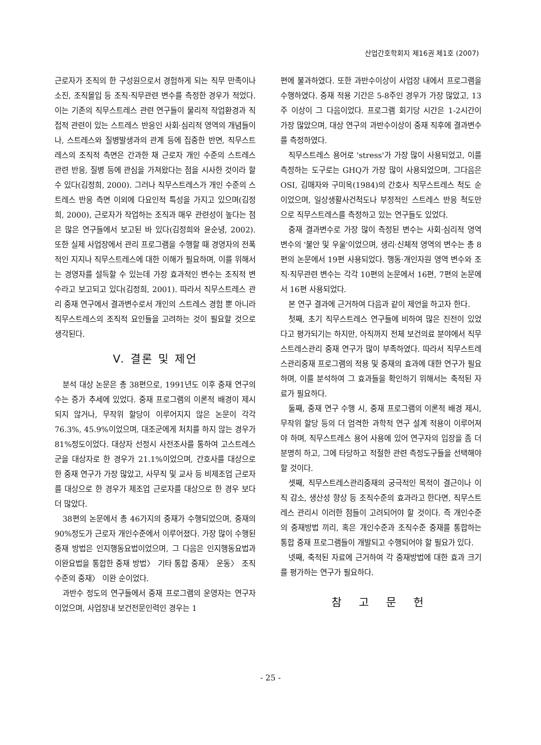산업간호학회지 제16권 제1호 (2007)
근로자가 조직의 한 구성원으로서 경험하게 되는 직무 만족이나 소진, 조직몰입 등 조직·직무관련 변수를 측정한 경우가 적었다. 이는 기존의 직무스트레스 관련 연구들이 물리적 작업환경과 직접적 관련이 있는 스트레스 반응인 사회·심리적 영역의 개념들이나, 스트레스와 질병발생과의 관계 등에 집중한 반면, 직무스트레스의 조직적 측면은 간과한 채 근로자 개인 수준의 스트레스 관련 반응, 질병 등에 관심을 가져왔다는 점을 시사한 것이라 할 수 있다(김정희, 2000). 그러나 직무스트레스가 개인 수준의 스트레스 반응 측면 이외에 다요인적 특성을 가지고 있으며(김정희, 2000), 근로자가 작업하는 조직과 매우 관련성이 높다는 점은 많은 연구들에서 보고된 바 있다(김정희와 윤순녕, 2002). 또한 실제 사업장에서 관리 프로그램을 수행할 때 경영자의 전폭적인 지지나 직무스트레스에 대한 이해가 필요하며, 이를 위해서는 경영자를 설득할 수 있는데 가장 효과적인 변수는 조직적 변수라고 보고되고 있다(김정희, 2001). 따라서 직무스트레스 관리 중재 연구에서 결과변수로서 개인의 스트레스 경험 뿐 아니라 직무스트레스의 조직적 요인들을 고려하는 것이 필요할 것으로 생각된다.
V. 결론 및 제언
분석 대상 논문은 총 38편으로, 1991년도 이후 중재 연구의 수는 증가 추세에 있었다. 중재 프로그램의 이론적 배경이 제시되지 않거나, 무작위 할당이 이루어지지 않은 논문이 각각 76.3%, 45.9%이었으며, 대조군에게 처치를 하지 않는 경우가 81%정도이었다. 대상자 선정시 사전조사를 통하여 고스트레스군을 대상자로 한 경우가 21.1%이었으며, 간호사를 대상으로 한 중재 연구가 가장 많았고, 사무직 및 교사 등 비제조업 근로자를 대상으로 한 경우가 제조업 근로자를 대상으로 한 경우 보다 더 많았다.
38편의 논문에서 총 46가지의 중재가 수행되었으며, 중재의 90%정도가 근로자 개인수준에서 이루어졌다. 가장 많이 수행된 중재 방법은 인지행동요법이었으며, 그 다음은 인지행동요법과 이완요법을 통합한 중재 방법〉 기타 통합 중재〉 운동〉 조직수준의 중재〉 이완 순이었다.
과반수 정도의 연구들에서 중재 프로그램의 운영자는 연구자이었으며, 사업장내 보건전문인력인 경우는 1
편에 불과하였다. 또한 과반수이상이 사업장 내에서 프로그램을 수행하였다. 중재 적용 기간은 5-8주인 경우가 가장 많았고, 13주 이상이 그 다음이었다. 프로그램 회기당 시간은 1-2시간이 가장 많았으며, 대상 연구의 과반수이상이 중재 직후에 결과변수를 측정하였다.
직무스트레스 용어로 'stress'가 가장 많이 사용되었고, 이를 측정하는 도구로는 GHQ가 가장 많이 사용되었으며, 그다음은 OSI, 김매자와 구미옥(1984)의 간호사 직무스트레스 척도 순이었으며, 일상생활사건척도나 부정적인 스트레스 반응 척도만으로 직무스트레스를 측정하고 있는 연구들도 있었다.
중재 결과변수로 가장 많이 측정된 변수는 사회·심리적 영역 변수의 '불안 및 우울'이었으며, 생리·신체적 영역의 변수는 총 8편의 논문에서 19편 사용되었다. 행동·개인자원 영역 변수와 조직·직무관련 변수는 각각 10편의 논문에서 16편, 7편의 논문에서 16편 사용되었다.
본 연구 결과에 근거하여 다음과 같이 제언을 하고자 한다.
첫째, 초기 직무스트레스 연구들에 비하여 많은 진전이 있었다고 평가되기는 하지만, 아직까지 전체 보건의료 분야에서 직무스트레스관리 중재 연구가 많이 부족하였다. 따라서 직무스트레스관리중재 프로그램의 적용 및 중재의 효과에 대한 연구가 필요하며, 이를 분석하여 그 효과들을 확인하기 위해서는 축적된 자료가 필요하다.
둘째, 중재 연구 수행 시, 중재 프로그램의 이론적 배경 제시, 무작위 할당 등의 더 엄격한 과학적 연구 설계 적용이 이루어져야 하며, 직무스트레스 용어 사용에 있어 연구자의 입장을 좀 더 분명히 하고, 그에 타당하고 적절한 관련 측정도구들을 선택해야 할 것이다.
셋째, 직무스트레스관리중재의 궁극적인 목적이 결근이나 이직 감소, 생산성 향상 등 조직수준의 효과라고 한다면, 직무스트레스 관리시 이러한 점들이 고려되어야 할 것이다. 즉 개인수준의 중재방법 끼리, 혹은 개인수준과 조직수준 중재를 통합하는 통합 중재 프로그램들이 개발되고 수행되어야 할 필요가 있다.
넷째, 축적된 자료에 근거하여 각 중재방법에 대한 효과 크기를 평가하는 연구가 필요하다.
참 고 문 헌
- 25 -